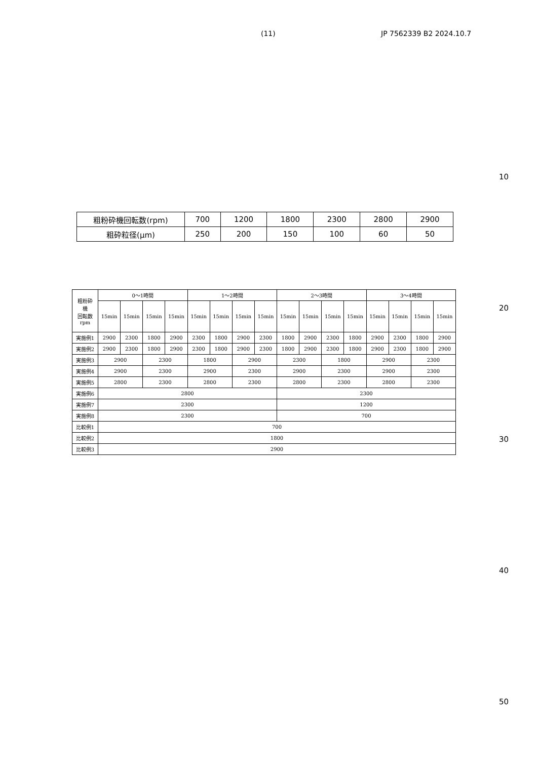(11) JP 7562339 B2 2024.10.7
10
20
30
40
50
| 粗粉砕機回転数(rpm) | 700 | 1200 | 1800 | 2300 | 2800 | 2900 |
| 粗砕粒径(μm) | 250 | 200 | 150 | 100 | 60 | 50 |
| 粗粉砕 機 回転数 rpm | 0～1時間 | | | | 1～2時間 | | | | 2～3時間 | | | | 3～4時間 | | | |
| | 15min | 15min | 15min | 15min | 15min | 15min | 15min | 15min | 15min | 15min | 15min | 15min | 15min | 15min | 15min | 15min |
| 実施例1 | 2900 | 2300 | 1800 | 2900 | 2300 | 1800 | 2900 | 2300 | 1800 | 2900 | 2300 | 1800 | 2900 | 2300 | 1800 | 2900 |
| 実施例2 | 2900 | 2300 | 1800 | 2900 | 2300 | 1800 | 2900 | 2300 | 1800 | 2900 | 2300 | 1800 | 2900 | 2300 | 1800 | 2900 |
| 実施例3 | 2900 | | 2300 | | 1800 | | 2900 | | 2300 | | 1800 | | 2900 | | 2300 | |
| 実施例4 | 2900 | | 2300 | | 2900 | | 2300 | | 2900 | | 2300 | | 2900 | | 2300 | |
| 実施例5 | 2800 | | 2300 | | 2800 | | 2300 | | 2800 | | 2300 | | 2800 | | 2300 | |
| 実施例6 | 2800 | | | | | | | | 2300 | | | | | | | |
| 実施例7 | 2300 | | | | | | | | 1200 | | | | | | | |
| 実施例8 | 2300 | | | | | | | | 700 | | | | | | | |
| 比較例1 | 700 | | | | | | | | | | | | | | | |
| 比較例2 | 1800 | | | | | | | | | | | | | | | |
| 比較例3 | 2900 | | | | | | | | | | | | | | | |